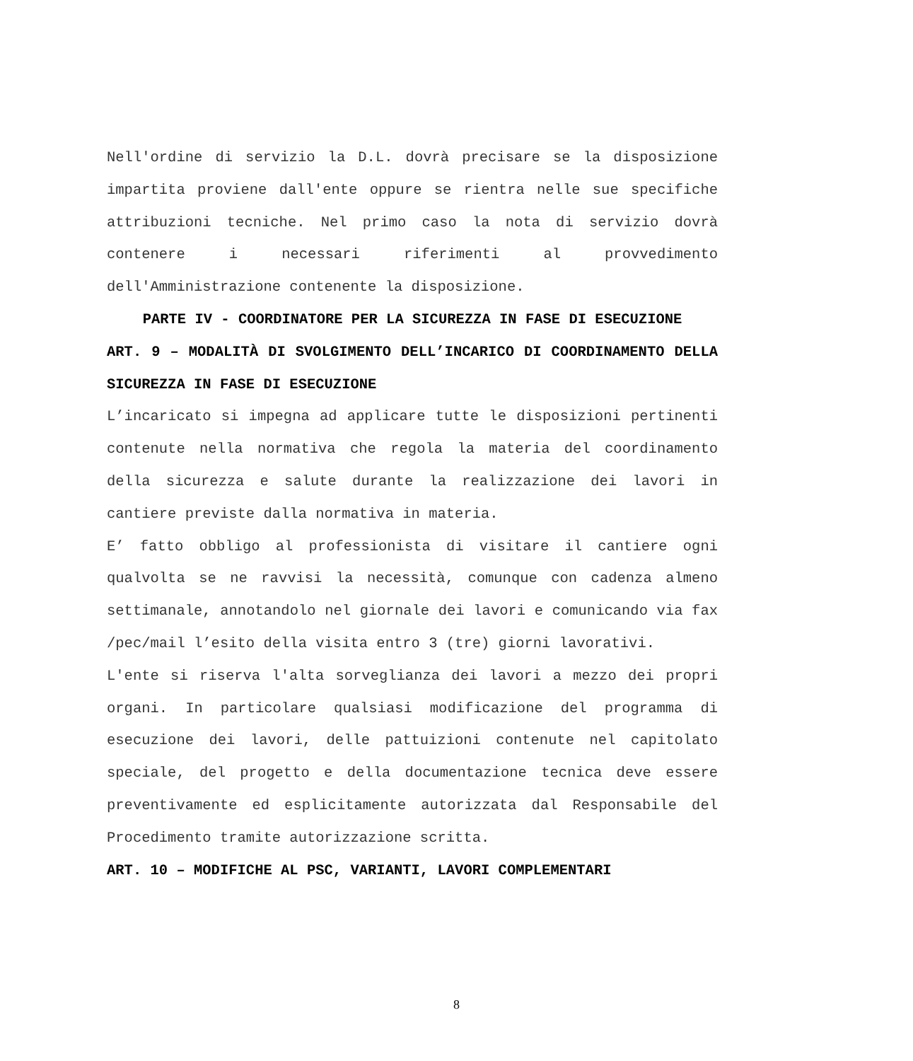Nell'ordine di servizio la D.L. dovrà precisare se la disposizione impartita proviene dall'ente oppure se rientra nelle sue specifiche attribuzioni tecniche. Nel primo caso la nota di servizio dovrà contenere i necessari riferimenti al provvedimento dell'Amministrazione contenente la disposizione.
PARTE IV - COORDINATORE PER LA SICUREZZA IN FASE DI ESECUZIONE
ART. 9 – MODALITÀ DI SVOLGIMENTO DELL’INCARICO DI COORDINAMENTO DELLA SICUREZZA IN FASE DI ESECUZIONE
L’incaricato si impegna ad applicare tutte le disposizioni pertinenti contenute nella normativa che regola la materia del coordinamento della sicurezza e salute durante la realizzazione dei lavori in cantiere previste dalla normativa in materia.
E’ fatto obbligo al professionista di visitare il cantiere ogni qualvolta se ne ravvisi la necessità, comunque con cadenza almeno settimanale, annotandolo nel giornale dei lavori e comunicando via fax /pec/mail l’esito della visita entro 3 (tre) giorni lavorativi.
L'ente si riserva l'alta sorveglianza dei lavori a mezzo dei propri organi. In particolare qualsiasi modificazione del programma di esecuzione dei lavori, delle pattuizioni contenute nel capitolato speciale, del progetto e della documentazione tecnica deve essere preventivamente ed esplicitamente autorizzata dal Responsabile del Procedimento tramite autorizzazione scritta.
ART. 10 – MODIFICHE AL PSC, VARIANTI, LAVORI COMPLEMENTARI
8